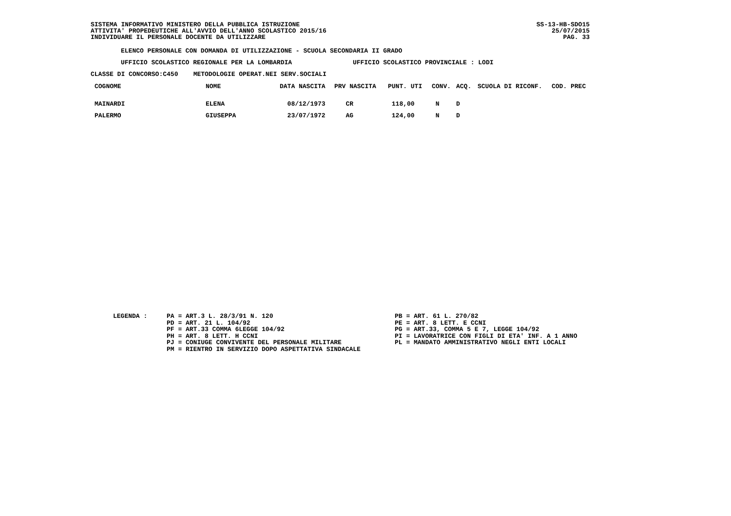SISTEMA INFORMATIVO MINISTERO DELLA PUBBLICA ISTRUZIONE ATTIVITA' PROPEDEUTICHE ALL'AVVIO DELL'ANNO SCOLASTICO 2015/16 INDIVIDUARE IL PERSONALE DOCENTE DA UTILIZZARE
SS-13-HB-SDO15
25/07/2015
PAG. 33
ELENCO PERSONALE CON DOMANDA DI UTILIZZAZIONE - SCUOLA SECONDARIA II GRADO
UFFICIO SCOLASTICO REGIONALE PER LA LOMBARDIA UFFICIO SCOLASTICO PROVINCIALE : LODI
CLASSE DI CONCORSO:C450 METODOLOGIE OPERAT.NEI SERV.SOCIALI
| COGNOME | NOME | DATA NASCITA | PRV NASCITA | PUNT. UTI | CONV. | ACQ. | SCUOLA DI RICONF. | COD. PREC |
| --- | --- | --- | --- | --- | --- | --- | --- | --- |
| MAINARDI | ELENA | 08/12/1973 | CR | 118,00 | N | D | | |
| PALERMO | GIUSEPPA | 23/07/1972 | AG | 124,00 | N | D | | |
LEGENDA :
PA = ART.3 L. 28/3/91 N. 120 PD = ART. 21 L. 104/92 PF = ART.33 COMMA 6LEGGE 104/92 PH = ART. 8 LETT. H CCNI PJ = CONIUGE CONVIVENTE DEL PERSONALE MILITARE PM = RIENTRO IN SERVIZIO DOPO ASPETTATIVA SINDACALE
PB = ART. 61 L. 270/82 PE = ART. 8 LETT. E CCNI PG = ART.33, COMMA 5 E 7, LEGGE 104/92 PI = LAVORATRICE CON FIGLI DI ETA' INF. A 1 ANNO PL = MANDATO AMMINISTRATIVO NEGLI ENTI LOCALI